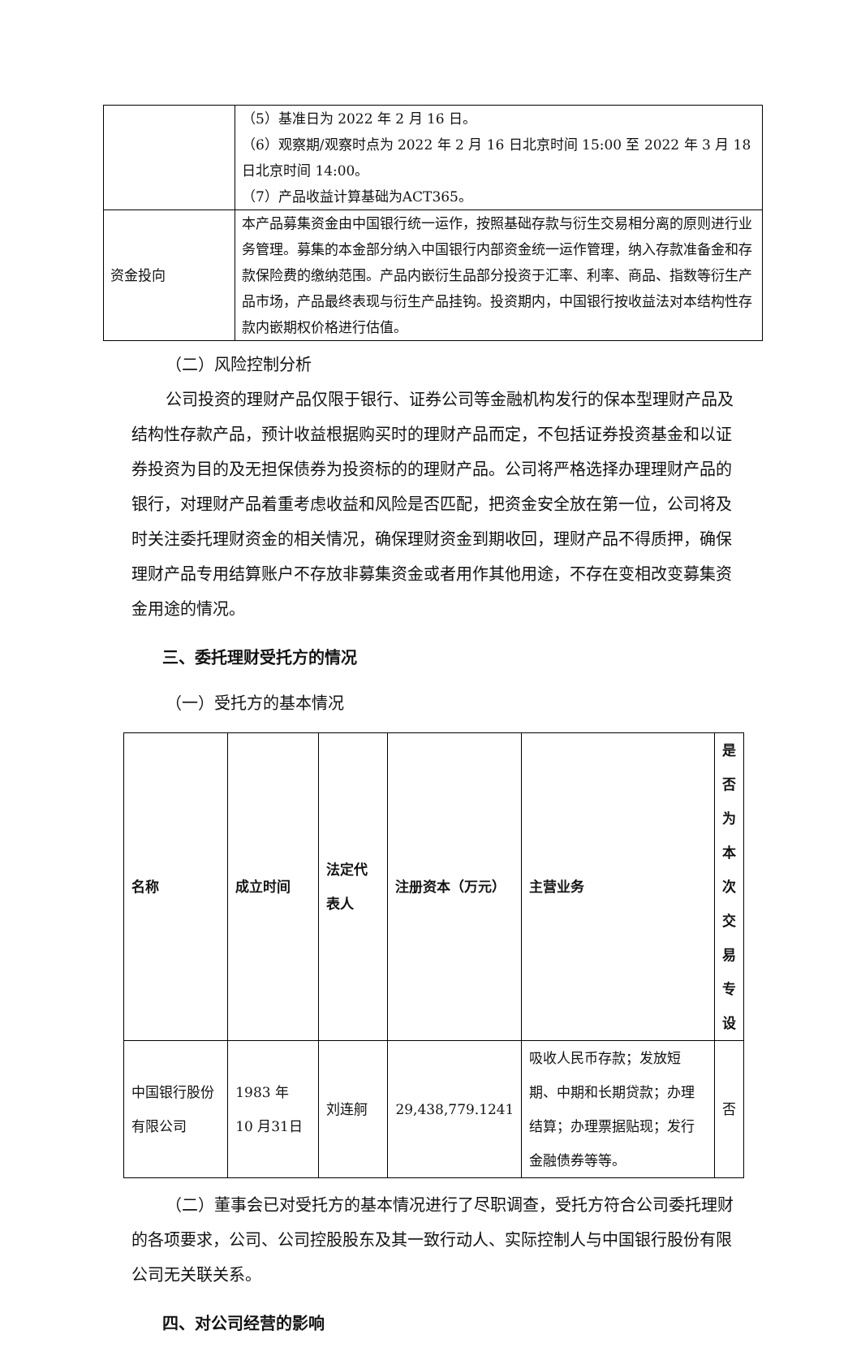| | （5）基准日为 2022 年 2 月 16 日。 （6）观察期/观察时点为 2022 年 2 月 16 日北京时间 15:00 至 2022 年 3 月 18 日北京时间 14:00。 （7）产品收益计算基础为ACT365。 |
| 资金投向 | 本产品募集资金由中国银行统一运作，按照基础存款与衍生交易相分离的原则进行业务管理。募集的本金部分纳入中国银行内部资金统一运作管理，纳入存款准备金和存款保险费的缴纳范围。产品内嵌衍生品部分投资于汇率、利率、商品、指数等衍生产品市场，产品最终表现与衍生产品挂钩。投资期内，中国银行按收益法对本结构性存款内嵌期权价格进行估值。 |
（二）风险控制分析
公司投资的理财产品仅限于银行、证券公司等金融机构发行的保本型理财产品及结构性存款产品，预计收益根据购买时的理财产品而定，不包括证券投资基金和以证券投资为目的及无担保债券为投资标的的理财产品。公司将严格选择办理理财产品的银行，对理财产品着重考虑收益和风险是否匹配，把资金安全放在第一位，公司将及时关注委托理财资金的相关情况，确保理财资金到期收回，理财产品不得质押，确保理财产品专用结算账户不存放非募集资金或者用作其他用途，不存在变相改变募集资金用途的情况。
三、委托理财受托方的情况
（一）受托方的基本情况
| 名称 | 成立时间 | 法定代表人 | 注册资本（万元） | 主营业务 | 是否为本次交易专设 |
| --- | --- | --- | --- | --- | --- |
| 中国银行股份有限公司 | 1983 年 10 月31日 | 刘连舸 | 29,438,779.1241 | 吸收人民币存款；发放短期、中期和长期贷款；办理结算；办理票据贴现；发行金融债券等等。 | 否 |
（二）董事会已对受托方的基本情况进行了尽职调查，受托方符合公司委托理财的各项要求，公司、公司控股股东及其一致行动人、实际控制人与中国银行股份有限公司无关联关系。
四、对公司经营的影响